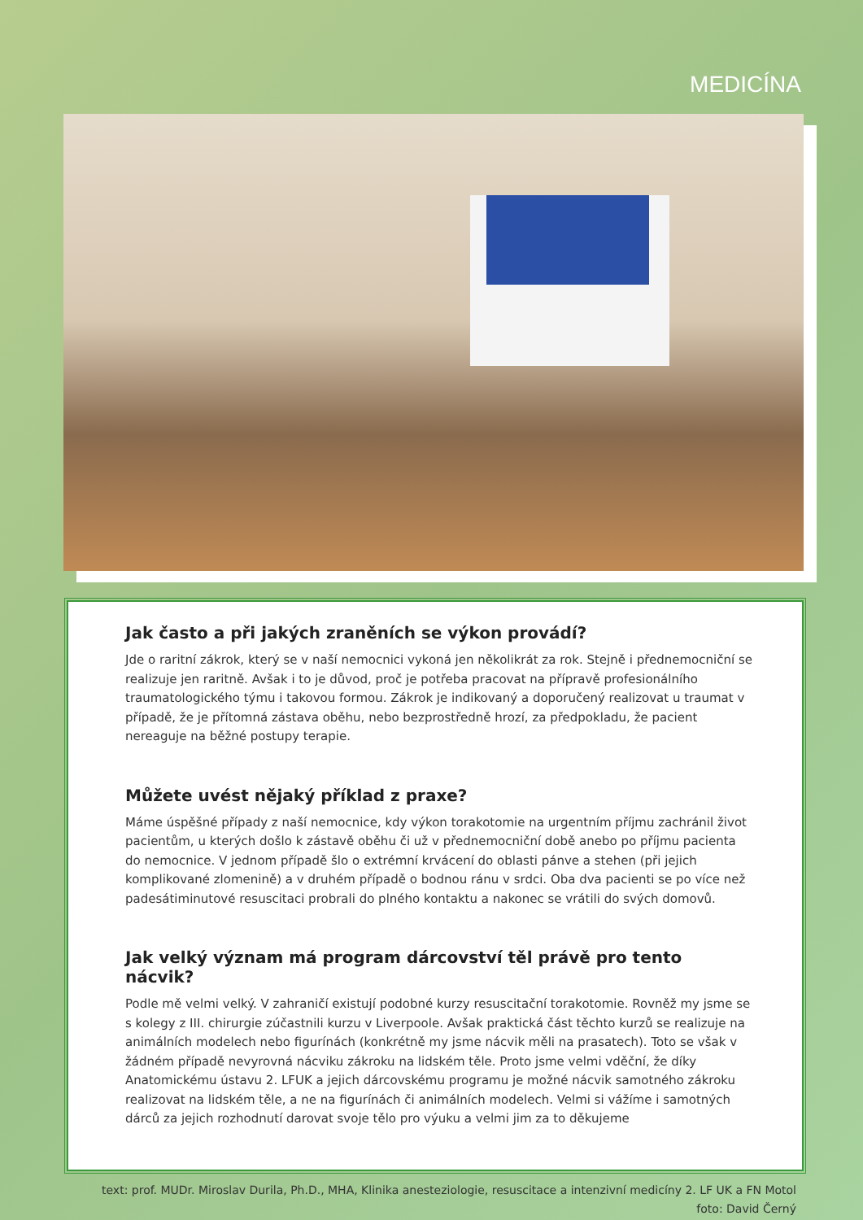MEDICÍNA
Jak často a při jakých zraněních se výkon provádí?
Jde o raritní zákrok, který se v naší nemocnici vykoná jen několikrát za rok. Stejně i přednemocniční se realizuje jen raritně. Avšak i to je důvod, proč je potřeba pracovat na přípravě profesionálního traumatologického týmu i takovou formou. Zákrok je indikovaný a doporučený realizovat u traumat v případě, že je přítomná zástava oběhu, nebo bezprostředně hrozí, za předpokladu, že pacient nereaguje na běžné postupy terapie.
Můžete uvést nějaký příklad z praxe?
Máme úspěšné případy z naší nemocnice, kdy výkon torakotomie na urgentním příjmu zachránil život pacientům, u kterých došlo k zástavě oběhu či už v přednemocniční době anebo po příjmu pacienta do nemocnice. V jednom případě šlo o extrémní krvácení do oblasti pánve a stehen (při jejich komplikované zlomenině) a v druhém případě o bodnou ránu v srdci. Oba dva pacienti se po více než padesátiminutové resuscitaci probrali do plného kontaktu a nakonec se vrátili do svých domovů.
Jak velký význam má program dárcovství těl právě pro tento nácvik?
Podle mě velmi velký. V zahraničí existují podobné kurzy resuscitační torakotomie. Rovněž my jsme se s kolegy z III. chirurgie zúčastnili kurzu v Liverpoole. Avšak praktická část těchto kurzů se realizuje na animálních modelech nebo figurínách (konkrétně my jsme nácvik měli na prasatech). Toto se však v žádném případě nevyrovná nácviku zákroku na lidském těle. Proto jsme velmi vděční, že díky Anatomickému ústavu 2. LFUK a jejich dárcovskému programu je možné nácvik samotného zákroku realizovat na lidském těle, a ne na figurínách či animálních modelech. Velmi si vážíme i samotných dárců za jejich rozhodnutí darovat svoje tělo pro výuku a velmi jim za to děkujeme
text: prof. MUDr. Miroslav Durila, Ph.D., MHA, Klinika anesteziologie, resuscitace a intenzivní medicíny 2. LF UK a FN Motol
foto: David Černý